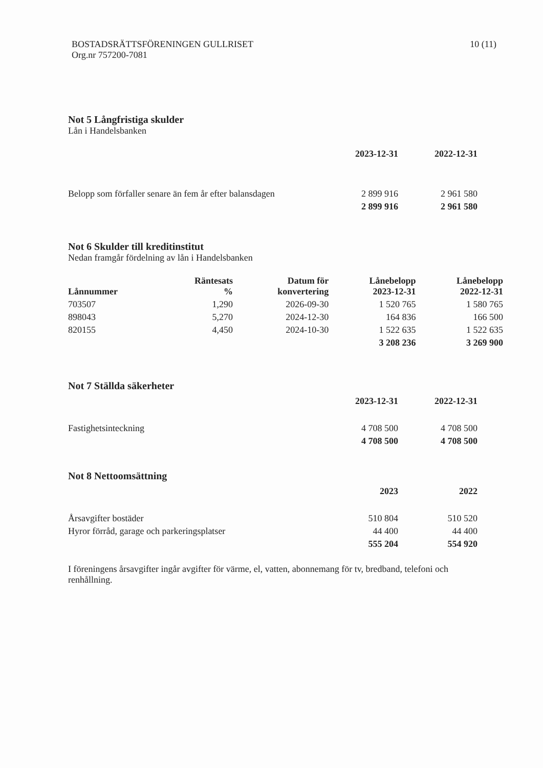BOSTADSRÄTTSFÖRENINGEN GULLRISET
Org.nr 757200-7081
10 (11)
Not 5 Långfristiga skulder
Lån i Handelsbanken
| | 2023-12-31 | 2022-12-31 |
| --- | --- | --- |
| Belopp som förfaller senare än fem år efter balansdagen | 2 899 916 | 2 961 580 |
| | 2 899 916 | 2 961 580 |
Not 6 Skulder till kreditinstitut
Nedan framgår fördelning av lån i Handelsbanken
| Lånnummer | Räntesats % | Datum för konvertering | Lånebelopp 2023-12-31 | Lånebelopp 2022-12-31 |
| --- | --- | --- | --- | --- |
| 703507 | 1,290 | 2026-09-30 | 1 520 765 | 1 580 765 |
| 898043 | 5,270 | 2024-12-30 | 164 836 | 166 500 |
| 820155 | 4,450 | 2024-10-30 | 1 522 635 | 1 522 635 |
| | | | 3 208 236 | 3 269 900 |
Not 7 Ställda säkerheter
| | 2023-12-31 | 2022-12-31 |
| --- | --- | --- |
| Fastighetsinteckning | 4 708 500 | 4 708 500 |
| | 4 708 500 | 4 708 500 |
Not 8 Nettoomsättning
| | 2023 | 2022 |
| --- | --- | --- |
| Årsavgifter bostäder | 510 804 | 510 520 |
| Hyror förråd, garage och parkeringsplatser | 44 400 | 44 400 |
| | 555 204 | 554 920 |
I föreningens årsavgifter ingår avgifter för värme, el, vatten, abonnemang för tv, bredband, telefoni och renhållning.